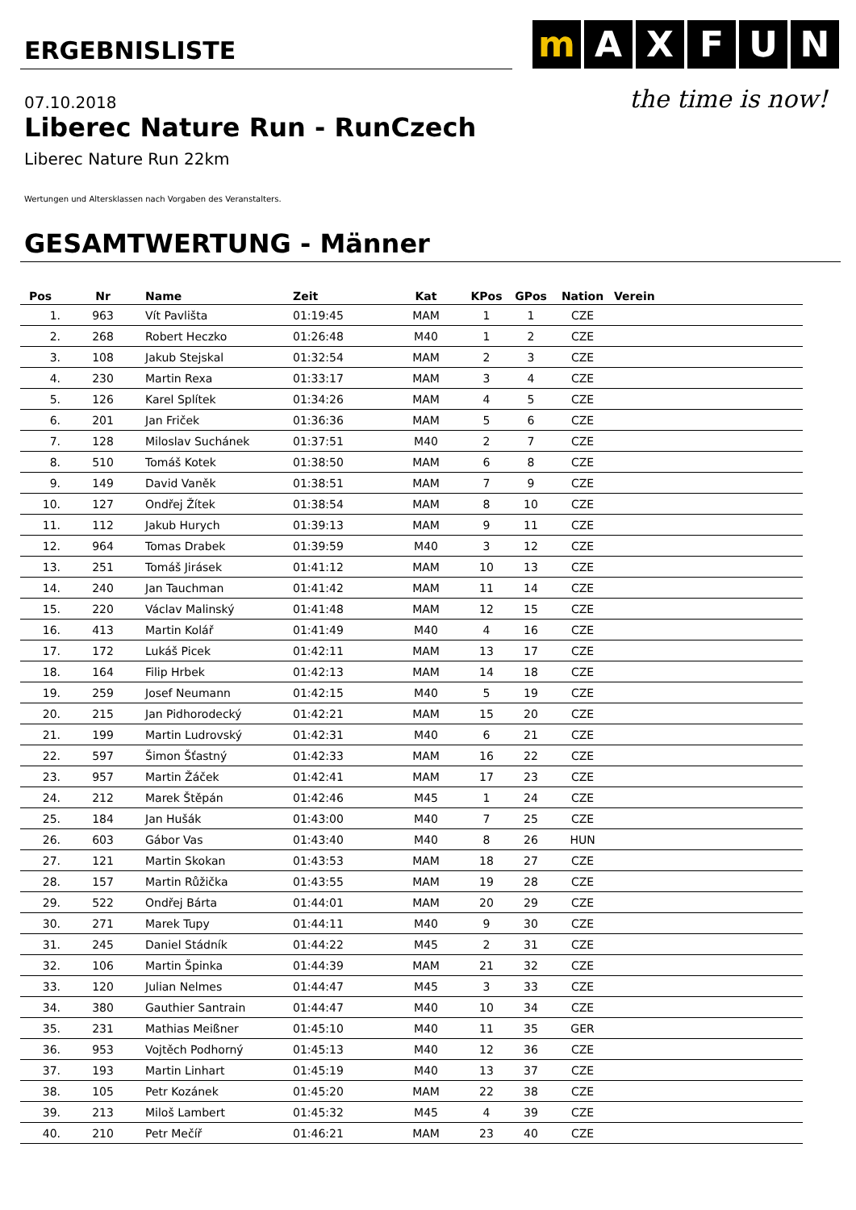ERGEBNISLISTE
m A X F U N
the time is now!
07.10.2018
Liberec Nature Run - RunCzech
Liberec Nature Run 22km
Wertungen und Altersklassen nach Vorgaben des Veranstalters.
GESAMTWERTUNG - Männer
| Pos | Nr | Name | Zeit | Kat | KPos | GPos | Nation | Verein |
| --- | --- | --- | --- | --- | --- | --- | --- | --- |
| 1. | 963 | Vít Pavlišta | 01:19:45 | MAM | 1 | 1 | CZE | |
| 2. | 268 | Robert Heczko | 01:26:48 | M40 | 1 | 2 | CZE | |
| 3. | 108 | Jakub Stejskal | 01:32:54 | MAM | 2 | 3 | CZE | |
| 4. | 230 | Martin Rexa | 01:33:17 | MAM | 3 | 4 | CZE | |
| 5. | 126 | Karel Splítek | 01:34:26 | MAM | 4 | 5 | CZE | |
| 6. | 201 | Jan Friček | 01:36:36 | MAM | 5 | 6 | CZE | |
| 7. | 128 | Miloslav Suchánek | 01:37:51 | M40 | 2 | 7 | CZE | |
| 8. | 510 | Tomáš Kotek | 01:38:50 | MAM | 6 | 8 | CZE | |
| 9. | 149 | David Vaněk | 01:38:51 | MAM | 7 | 9 | CZE | |
| 10. | 127 | Ondřej Žítek | 01:38:54 | MAM | 8 | 10 | CZE | |
| 11. | 112 | Jakub Hurych | 01:39:13 | MAM | 9 | 11 | CZE | |
| 12. | 964 | Tomas Drabek | 01:39:59 | M40 | 3 | 12 | CZE | |
| 13. | 251 | Tomáš Jirásek | 01:41:12 | MAM | 10 | 13 | CZE | |
| 14. | 240 | Jan Tauchman | 01:41:42 | MAM | 11 | 14 | CZE | |
| 15. | 220 | Václav Malinský | 01:41:48 | MAM | 12 | 15 | CZE | |
| 16. | 413 | Martin Kolář | 01:41:49 | M40 | 4 | 16 | CZE | |
| 17. | 172 | Lukáš Picek | 01:42:11 | MAM | 13 | 17 | CZE | |
| 18. | 164 | Filip Hrbek | 01:42:13 | MAM | 14 | 18 | CZE | |
| 19. | 259 | Josef Neumann | 01:42:15 | M40 | 5 | 19 | CZE | |
| 20. | 215 | Jan Pidhorodecký | 01:42:21 | MAM | 15 | 20 | CZE | |
| 21. | 199 | Martin Ludrovský | 01:42:31 | M40 | 6 | 21 | CZE | |
| 22. | 597 | Šimon Šťastný | 01:42:33 | MAM | 16 | 22 | CZE | |
| 23. | 957 | Martin Žáček | 01:42:41 | MAM | 17 | 23 | CZE | |
| 24. | 212 | Marek Štěpán | 01:42:46 | M45 | 1 | 24 | CZE | |
| 25. | 184 | Jan Hušák | 01:43:00 | M40 | 7 | 25 | CZE | |
| 26. | 603 | Gábor Vas | 01:43:40 | M40 | 8 | 26 | HUN | |
| 27. | 121 | Martin Skokan | 01:43:53 | MAM | 18 | 27 | CZE | |
| 28. | 157 | Martin Růžička | 01:43:55 | MAM | 19 | 28 | CZE | |
| 29. | 522 | Ondřej Bárta | 01:44:01 | MAM | 20 | 29 | CZE | |
| 30. | 271 | Marek Tupy | 01:44:11 | M40 | 9 | 30 | CZE | |
| 31. | 245 | Daniel Stádník | 01:44:22 | M45 | 2 | 31 | CZE | |
| 32. | 106 | Martin Špinka | 01:44:39 | MAM | 21 | 32 | CZE | |
| 33. | 120 | Julian Nelmes | 01:44:47 | M45 | 3 | 33 | CZE | |
| 34. | 380 | Gauthier Santrain | 01:44:47 | M40 | 10 | 34 | CZE | |
| 35. | 231 | Mathias Meißner | 01:45:10 | M40 | 11 | 35 | GER | |
| 36. | 953 | Vojtěch Podhorný | 01:45:13 | M40 | 12 | 36 | CZE | |
| 37. | 193 | Martin Linhart | 01:45:19 | M40 | 13 | 37 | CZE | |
| 38. | 105 | Petr Kozánek | 01:45:20 | MAM | 22 | 38 | CZE | |
| 39. | 213 | Miloš Lambert | 01:45:32 | M45 | 4 | 39 | CZE | |
| 40. | 210 | Petr Mečíř | 01:46:21 | MAM | 23 | 40 | CZE | |